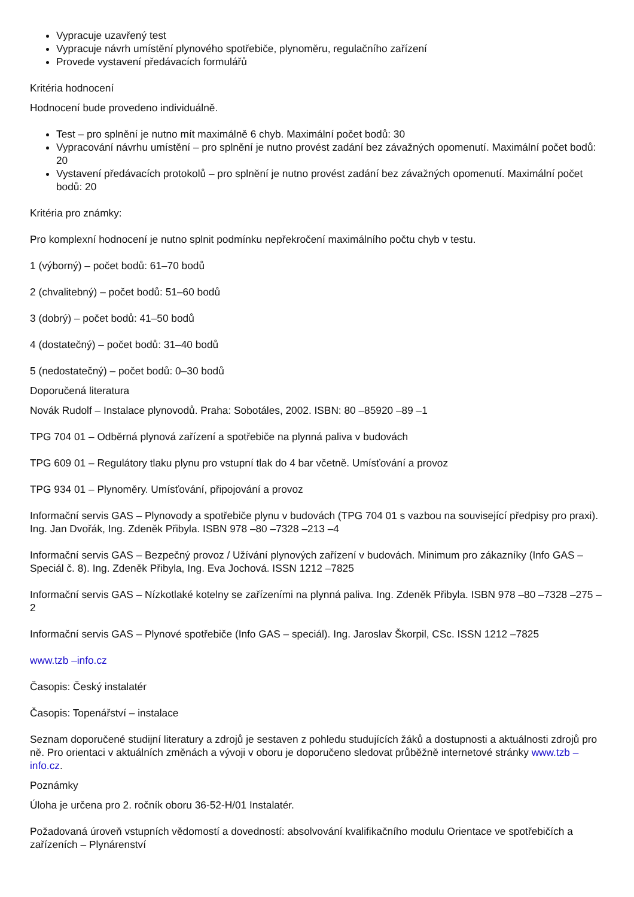Vypracuje uzavřený test
Vypracuje návrh umístění plynového spotřebiče, plynoměru, regulačního zařízení
Provede vystavení předávacích formulářů
Kritéria hodnocení
Hodnocení bude provedeno individuálně.
Test – pro splnění je nutno mít maximálně 6 chyb. Maximální počet bodů: 30
Vypracování návrhu umístění – pro splnění je nutno provést zadání bez závažných opomenutí. Maximální počet bodů: 20
Vystavení předávacích protokolů – pro splnění je nutno provést zadání bez závažných opomenutí. Maximální počet bodů: 20
Kritéria pro známky:
Pro komplexní hodnocení je nutno splnit podmínku nepřekročení maximálního počtu chyb v testu.
1 (výborný) – počet bodů: 61–70 bodů
2 (chvalitebný) – počet bodů: 51–60 bodů
3 (dobrý) – počet bodů: 41–50 bodů
4 (dostatečný) – počet bodů: 31–40 bodů
5 (nedostatečný) – počet bodů: 0–30 bodů
Doporučená literatura
Novák Rudolf – Instalace plynovodů. Praha: Sobotáles, 2002. ISBN: 80 –85920 –89 –1
TPG 704 01 – Odběrná plynová zařízení a spotřebiče na plynná paliva v budovách
TPG 609 01 – Regulátory tlaku plynu pro vstupní tlak do 4 bar včetně. Umísťování a provoz
TPG 934 01 – Plynoměry. Umísťování, připojování a provoz
Informační servis GAS – Plynovody a spotřebiče plynu v budovách (TPG 704 01 s vazbou na související předpisy pro praxi). Ing. Jan Dvořák, Ing. Zdeněk Přibyla. ISBN 978 –80 –7328 –213 –4
Informační servis GAS – Bezpečný provoz / Užívání plynových zařízení v budovách. Minimum pro zákazníky (Info GAS – Speciál č. 8). Ing. Zdeněk Přibyla, Ing. Eva Jochová. ISSN 1212 –7825
Informační servis GAS – Nízkotlaké kotelny se zařízeními na plynná paliva. Ing. Zdeněk Přibyla. ISBN 978 –80 –7328 –275 –2
Informační servis GAS – Plynové spotřebiče (Info GAS – speciál). Ing. Jaroslav Škorpil, CSc. ISSN 1212 –7825
www.tzb –info.cz
Časopis: Český instalatér
Časopis: Topenářství – instalace
Seznam doporučené studijní literatury a zdrojů je sestaven z pohledu studujících žáků a dostupnosti a aktuálnosti zdrojů pro ně. Pro orientaci v aktuálních změnách a vývoji v oboru je doporučeno sledovat průběžně internetové stránky www.tzb –info.cz.
Poznámky
Úloha je určena pro 2. ročník oboru 36-52-H/01 Instalatér.
Požadovaná úroveň vstupních vědomostí a dovedností: absolvování kvalifikačního modulu Orientace ve spotřebičích a zařízeních – Plynárenství